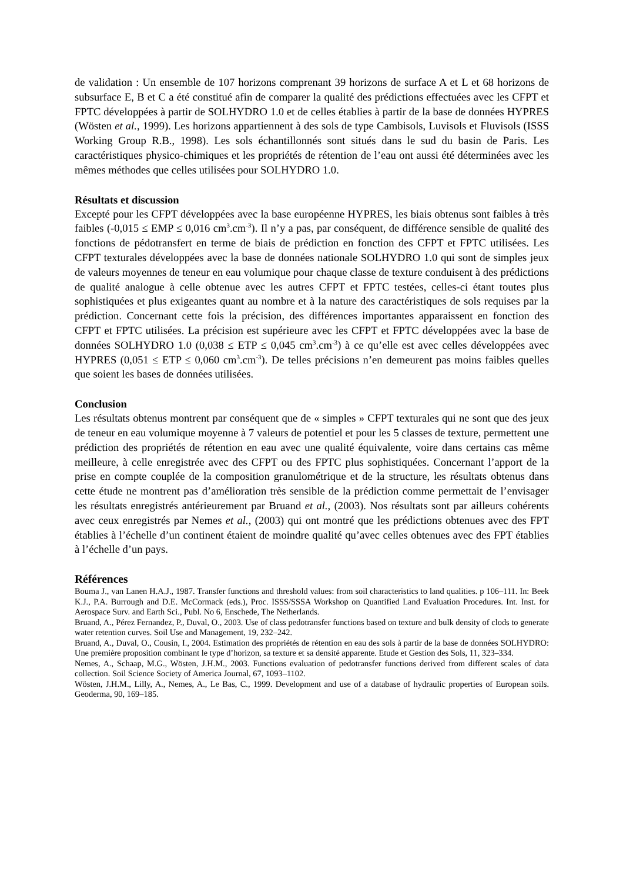de validation : Un ensemble de 107 horizons comprenant 39 horizons de surface A et L et 68 horizons de subsurface E, B et C a été constitué afin de comparer la qualité des prédictions effectuées avec les CFPT et FPTC développées à partir de SOLHYDRO 1.0 et de celles établies à partir de la base de données HYPRES (Wösten et al., 1999). Les horizons appartiennent à des sols de type Cambisols, Luvisols et Fluvisols (ISSS Working Group R.B., 1998). Les sols échantillonnés sont situés dans le sud du basin de Paris. Les caractéristiques physico-chimiques et les propriétés de rétention de l’eau ont aussi été déterminées avec les mêmes méthodes que celles utilisées pour SOLHYDRO 1.0.
Résultats et discussion
Excepté pour les CFPT développées avec la base européenne HYPRES, les biais obtenus sont faibles à très faibles (-0,015 ≤ EMP ≤ 0,016 cm<sup>3</sup>.cm<sup>-3</sup>). Il n’y a pas, par conséquent, de différence sensible de qualité des fonctions de pédotransfert en terme de biais de prédiction en fonction des CFPT et FPTC utilisées. Les CFPT texturales développées avec la base de données nationale SOLHYDRO 1.0 qui sont de simples jeux de valeurs moyennes de teneur en eau volumique pour chaque classe de texture conduisent à des prédictions de qualité analogue à celle obtenue avec les autres CFPT et FPTC testées, celles-ci étant toutes plus sophistiquées et plus exigeantes quant au nombre et à la nature des caractéristiques de sols requises par la prédiction. Concernant cette fois la précision, des différences importantes apparaissent en fonction des CFPT et FPTC utilisées. La précision est supérieure avec les CFPT et FPTC développées avec la base de données SOLHYDRO 1.0 (0,038 ≤ ETP ≤ 0,045 cm<sup>3</sup>.cm<sup>-3</sup>) à ce qu’elle est avec celles développées avec HYPRES (0,051 ≤ ETP ≤ 0,060 cm<sup>3</sup>.cm<sup>-3</sup>). De telles précisions n’en demeurent pas moins faibles quelles que soient les bases de données utilisées.
Conclusion
Les résultats obtenus montrent par conséquent que de « simples » CFPT texturales qui ne sont que des jeux de teneur en eau volumique moyenne à 7 valeurs de potentiel et pour les 5 classes de texture, permettent une prédiction des propriétés de rétention en eau avec une qualité équivalente, voire dans certains cas même meilleure, à celle enregistrée avec des CFPT ou des FPTC plus sophistiquées. Concernant l’apport de la prise en compte couplée de la composition granulométrique et de la structure, les résultats obtenus dans cette étude ne montrent pas d’amélioration très sensible de la prédiction comme permettait de l’envisager les résultats enregistrés antérieurement par Bruand et al., (2003). Nos résultats sont par ailleurs cohérents avec ceux enregistrés par Nemes et al., (2003) qui ont montré que les prédictions obtenues avec des FPT établies à l’échelle d’un continent étaient de moindre qualité qu’avec celles obtenues avec des FPT établies à l’échelle d’un pays.
Références
Bouma J., van Lanen H.A.J., 1987. Transfer functions and threshold values: from soil characteristics to land qualities. p 106–111. In: Beek K.J., P.A. Burrough and D.E. McCormack (eds.), Proc. ISSS/SSSA Workshop on Quantified Land Evaluation Procedures. Int. Inst. for Aerospace Surv. and Earth Sci., Publ. No 6, Enschede, The Netherlands.
Bruand, A., Pérez Fernandez, P., Duval, O., 2003. Use of class pedotransfer functions based on texture and bulk density of clods to generate water retention curves. Soil Use and Management, 19, 232–242.
Bruand, A., Duval, O., Cousin, I., 2004. Estimation des propriétés de rétention en eau des sols à partir de la base de données SOLHYDRO: Une première proposition combinant le type d’horizon, sa texture et sa densité apparente. Etude et Gestion des Sols, 11, 323–334.
Nemes, A., Schaap, M.G., Wösten, J.H.M., 2003. Functions evaluation of pedotransfer functions derived from different scales of data collection. Soil Science Society of America Journal, 67, 1093–1102.
Wösten, J.H.M., Lilly, A., Nemes, A., Le Bas, C., 1999. Development and use of a database of hydraulic properties of European soils. Geoderma, 90, 169–185.